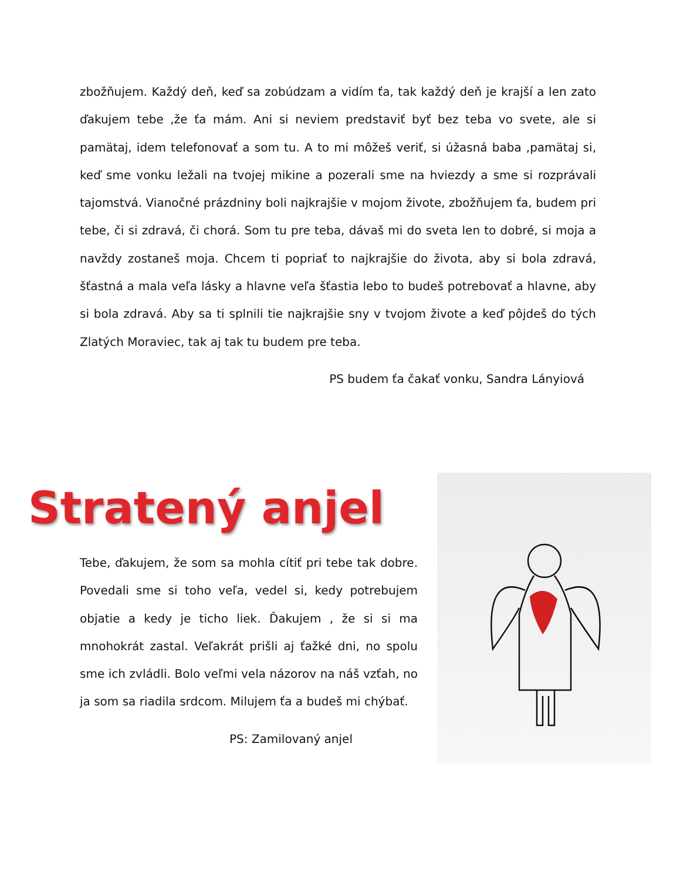zbožňujem. Každý deň, keď sa zobúdzam a vidím ťa, tak každý deň je krajší a len zato ďakujem tebe ,že ťa mám. Ani si neviem predstaviť byť bez teba vo svete, ale si pamätaj, idem telefonovať a som tu. A to mi môžeš veriť, si úžasná baba ,pamätaj si, keď sme vonku ležali na tvojej mikine a pozerali sme na hviezdy a sme si rozprávali tajomstvá. Vianočné prázdniny boli najkrajšie v mojom živote, zbožňujem ťa, budem pri tebe, či si zdravá, či chorá. Som tu pre teba, dávaš mi do sveta len to dobré, si moja a navždy zostaneš moja. Chcem ti popriať to najkrajšie do života, aby si bola zdravá, šťastná a mala veľa lásky a hlavne veľa šťastia lebo to budeš potrebovať a hlavne, aby si bola zdravá. Aby sa ti splnili tie najkrajšie sny v tvojom živote a keď pôjdeš do tých Zlatých Moraviec, tak aj tak tu budem pre teba.
PS budem ťa čakať vonku, Sandra Lányiová
Stratený anjel
Tebe, ďakujem, že som sa mohla cítiť pri tebe tak dobre. Povedali sme si toho veľa, vedel si, kedy potrebujem objatie a kedy je ticho liek. Ďakujem , že si si ma mnohokrát zastal. Veľakrát prišli aj ťažké dni, no spolu sme ich zvládli. Bolo veľmi vela názorov na náš vzťah, no ja som sa riadila srdcom. Milujem ťa a budeš mi chýbať.
PS: Zamilovaný anjel